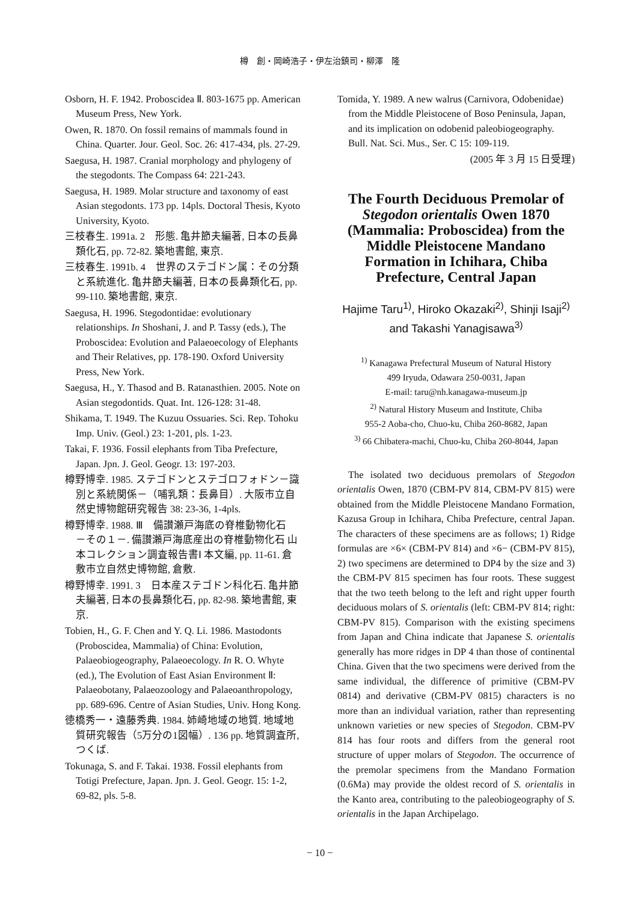樽　創・岡崎浩子・伊左治鎮司・柳澤　隆
Osborn, H. F. 1942. Proboscidea Ⅱ. 803-1675 pp. American Museum Press, New York.
Owen, R. 1870. On fossil remains of mammals found in China. Quarter. Jour. Geol. Soc. 26: 417-434, pls. 27-29.
Saegusa, H. 1987. Cranial morphology and phylogeny of the stegodonts. The Compass 64: 221-243.
Saegusa, H. 1989. Molar structure and taxonomy of east Asian stegodonts. 173 pp. 14pls. Doctoral Thesis, Kyoto University, Kyoto.
三枝春生. 1991a. 2　形態. 亀井節夫編著, 日本の長鼻類化石, pp. 72-82. 築地書館, 東京.
三枝春生. 1991b. 4　世界のステゴドン属：その分類と系統進化. 亀井節夫編著, 日本の長鼻類化石, pp. 99-110. 築地書館, 東京.
Saegusa, H. 1996. Stegodontidae: evolutionary relationships. In Shoshani, J. and P. Tassy (eds.), The Proboscidea: Evolution and Palaeoecology of Elephants and Their Relatives, pp. 178-190. Oxford University Press, New York.
Saegusa, H., Y. Thasod and B. Ratanasthien. 2005. Note on Asian stegodontids. Quat. Int. 126-128: 31-48.
Shikama, T. 1949. The Kuzuu Ossuaries. Sci. Rep. Tohoku Imp. Univ. (Geol.) 23: 1-201, pls. 1-23.
Takai, F. 1936. Fossil elephants from Tiba Prefecture, Japan. Jpn. J. Geol. Geogr. 13: 197-203.
樽野博幸. 1985. ステゴドンとステゴロフォドン－識別と系統関係－（哺乳類：長鼻目）. 大阪市立自然史博物館研究報告 38: 23-36, 1-4pls.
樽野博幸. 1988. Ⅲ　備讃瀬戸海底の脊椎動物化石　－その１－. 備讃瀬戸海底産出の脊椎動物化石 山本コレクション調査報告書Ⅰ 本文編, pp. 11-61. 倉敷市立自然史博物館, 倉敷.
樽野博幸. 1991. 3　日本産ステゴドン科化石. 亀井節夫編著, 日本の長鼻類化石, pp. 82-98. 築地書館, 東京.
Tobien, H., G. F. Chen and Y. Q. Li. 1986. Mastodonts (Proboscidea, Mammalia) of China: Evolution, Palaeobiogeography, Palaeoecology. In R. O. Whyte (ed.), The Evolution of East Asian Environment Ⅱ: Palaeobotany, Palaeozoology and Palaeoanthropology, pp. 689-696. Centre of Asian Studies, Univ. Hong Kong.
徳橋秀一・遠藤秀典. 1984. 姉崎地域の地質. 地域地質研究報告（5万分の1図幅）. 136 pp. 地質調査所, つくば.
Tokunaga, S. and F. Takai. 1938. Fossil elephants from Totigi Prefecture, Japan. Jpn. J. Geol. Geogr. 15: 1-2, 69-82, pls. 5-8.
Tomida, Y. 1989. A new walrus (Carnivora, Odobenidae) from the Middle Pleistocene of Boso Peninsula, Japan, and its implication on odobenid paleobiogeography. Bull. Nat. Sci. Mus., Ser. C 15: 109-119.
(2005 年 3 月 15 日受理)
The Fourth Deciduous Premolar of Stegodon orientalis Owen 1870 (Mammalia: Proboscidea) from the Middle Pleistocene Mandano Formation in Ichihara, Chiba Prefecture, Central Japan
Hajime Taru<sup>1)</sup>, Hiroko Okazaki<sup>2)</sup>, Shinji Isaji<sup>2)</sup> and Takashi Yanagisawa<sup>3)</sup>
<sup>1)</sup> Kanagawa Prefectural Museum of Natural History
499 Iryuda, Odawara 250-0031, Japan
E-mail: taru@nh.kanagawa-museum.jp
<sup>2)</sup> Natural History Museum and Institute, Chiba
955-2 Aoba-cho, Chuo-ku, Chiba 260-8682, Japan
<sup>3)</sup> 66 Chibatera-machi, Chuo-ku, Chiba 260-8044, Japan
The isolated two deciduous premolars of Stegodon orientalis Owen, 1870 (CBM-PV 814, CBM-PV 815) were obtained from the Middle Pleistocene Mandano Formation, Kazusa Group in Ichihara, Chiba Prefecture, central Japan. The characters of these specimens are as follows; 1) Ridge formulas are ×6× (CBM-PV 814) and ×6− (CBM-PV 815), 2) two specimens are determined to DP4 by the size and 3) the CBM-PV 815 specimen has four roots. These suggest that the two teeth belong to the left and right upper fourth deciduous molars of S. orientalis (left: CBM-PV 814; right: CBM-PV 815). Comparison with the existing specimens from Japan and China indicate that Japanese S. orientalis generally has more ridges in DP 4 than those of continental China. Given that the two specimens were derived from the same individual, the difference of primitive (CBM-PV 0814) and derivative (CBM-PV 0815) characters is no more than an individual variation, rather than representing unknown varieties or new species of Stegodon. CBM-PV 814 has four roots and differs from the general root structure of upper molars of Stegodon. The occurrence of the premolar specimens from the Mandano Formation (0.6Ma) may provide the oldest record of S. orientalis in the Kanto area, contributing to the paleobiogeography of S. orientalis in the Japan Archipelago.
− 10 −